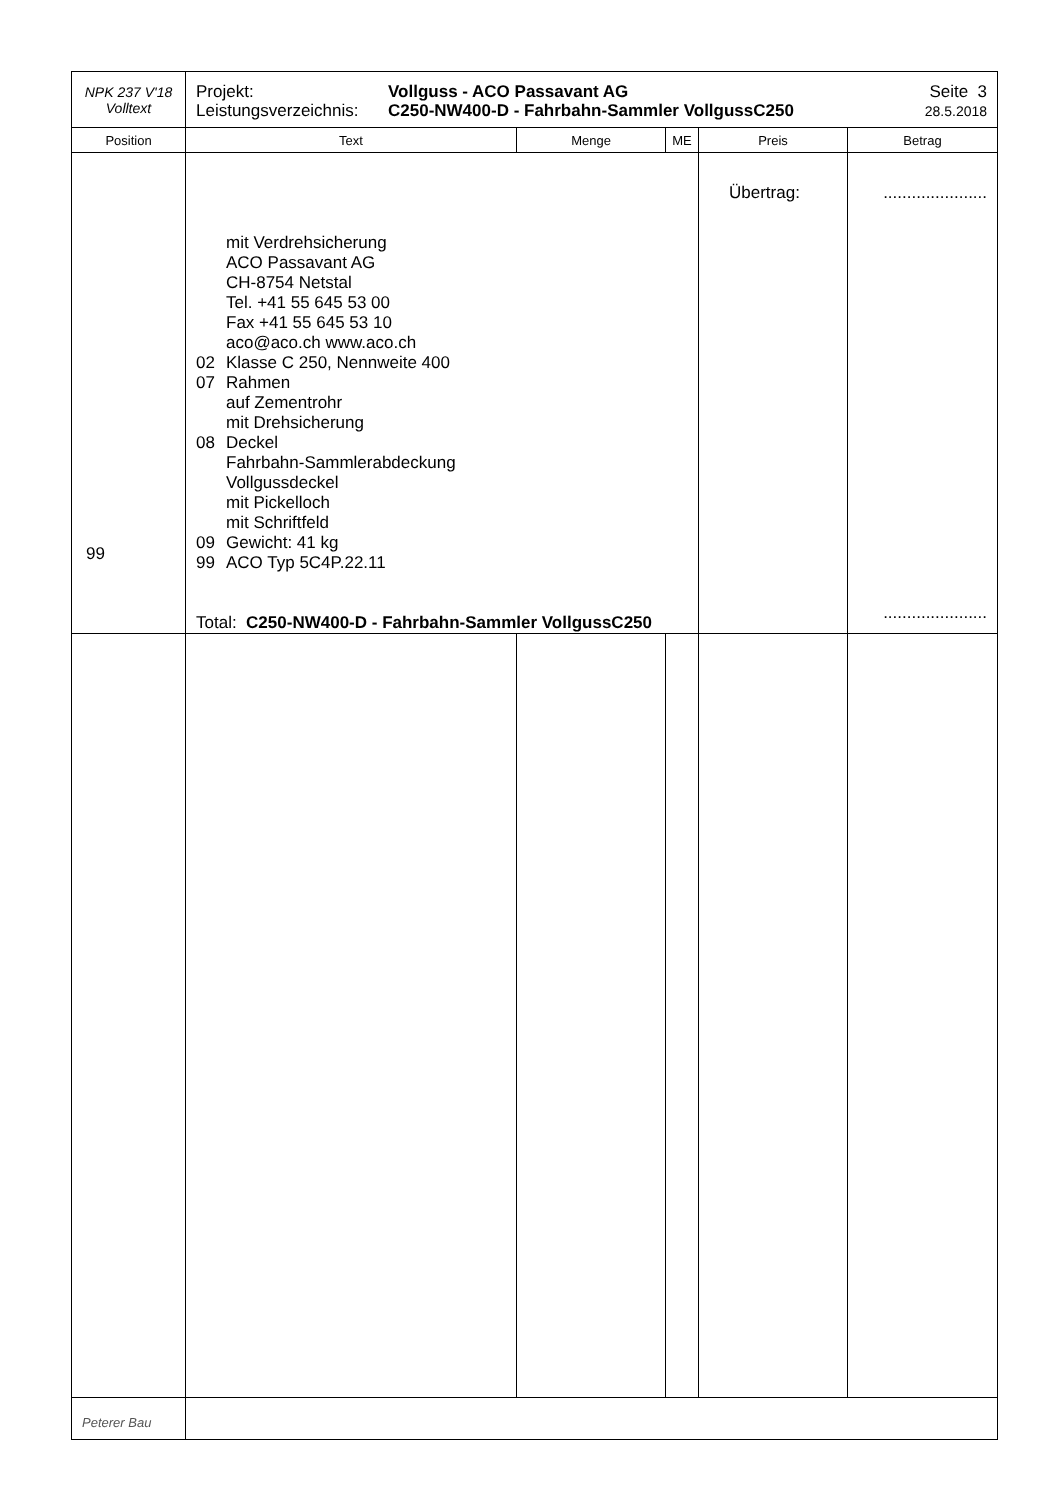| NPK 237 V'18 Volltext | Projekt: Leistungsverzeichnis: Vollguss - ACO Passavant AG C250-NW400-D - Fahrbahn-Sammler VollgussC250 Seite 3 28.5.2018 | | | | |
| Position | Text | Menge | ME | Preis | Betrag |
| 99 | mit Verdrehsicherung ACO Passavant AG CH-8754 Netstal Tel. +41 55 645 53 00 Fax +41 55 645 53 10 aco@aco.ch www.aco.ch 02 Klasse C 250, Nennweite 400 07 Rahmen auf Zementrohr mit Drehsicherung 08 Deckel Fahrbahn-Sammlerabdeckung Vollgussdeckel mit Pickelloch mit Schriftfeld 09 Gewicht: 41 kg 99 ACO Typ 5C4P.22.11 Total: C250-NW400-D - Fahrbahn-Sammler VollgussC250 | | | Übertrag: | ...................... ...................... |
| Peterer Bau | | | | | |